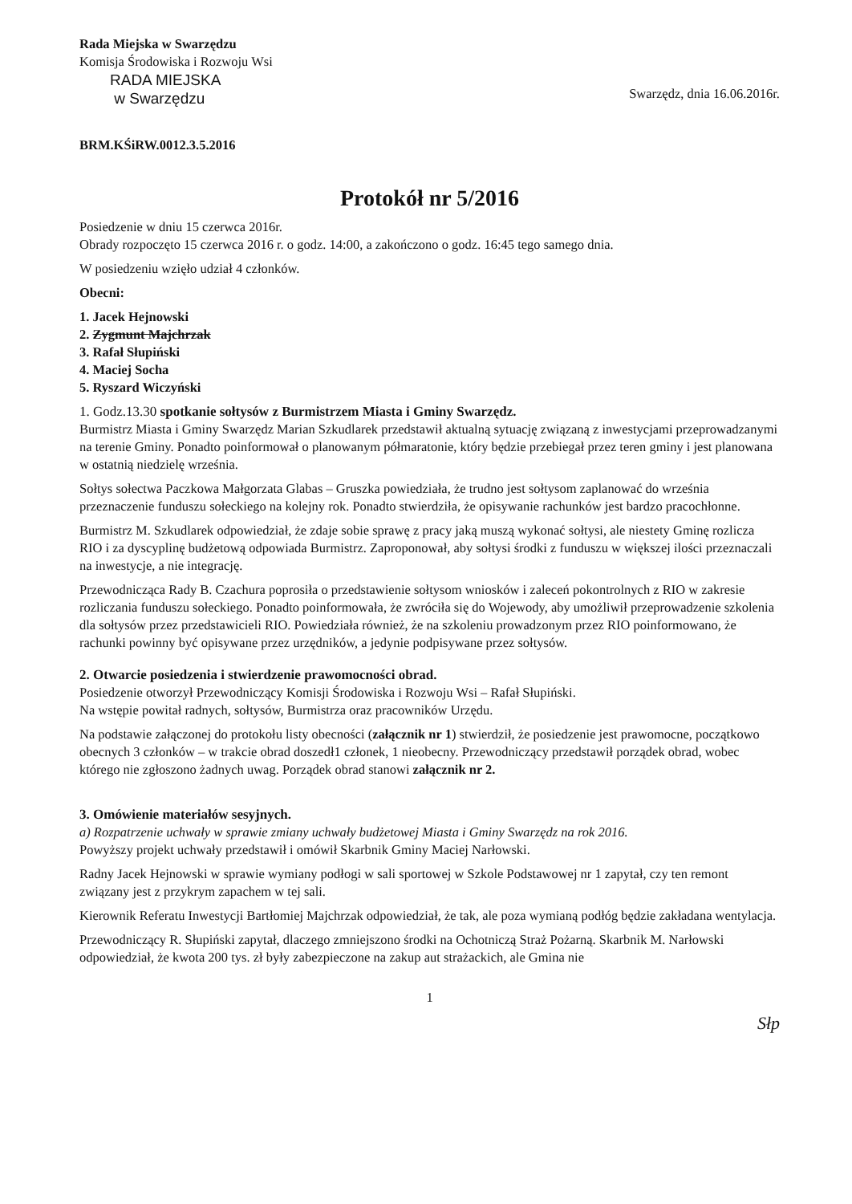Rada Miejska w Swarzędzu
Komisja Środowiska i Rozwoju Wsi
RADA MIEJSKA
w Swarzędzu
Swarzędz, dnia 16.06.2016r.
BRM.KŚiRW.0012.3.5.2016
Protokół nr 5/2016
Posiedzenie w dniu 15 czerwca 2016r.
Obrady rozpoczęto 15 czerwca 2016 r. o godz. 14:00, a zakończono o godz. 16:45 tego samego dnia.
W posiedzeniu wzięło udział 4 członków.
Obecni:
1. Jacek Hejnowski
2. Zygmunt Majchrzak
3. Rafał Słupiński
4. Maciej Socha
5. Ryszard Wiczyński
1. Godz.13.30 spotkanie sołtysów z Burmistrzem Miasta i Gminy Swarzędz.
Burmistrz Miasta i Gminy Swarzędz Marian Szkudlarek przedstawił aktualną sytuację związaną z inwestycjami przeprowadzanymi na terenie Gminy. Ponadto poinformował o planowanym półmaratonie, który będzie przebiegał przez teren gminy i jest planowana w ostatnią niedzielę września.
Sołtys sołectwa Paczkowa Małgorzata Glabas – Gruszka powiedziała, że trudno jest sołtysom zaplanować do września przeznaczenie funduszu sołeckiego na kolejny rok. Ponadto stwierdziła, że opisywanie rachunków jest bardzo pracochłonne.
Burmistrz M. Szkudlarek odpowiedział, że zdaje sobie sprawę z pracy jaką muszą wykonać sołtysi, ale niestety Gminę rozlicza RIO i za dyscyplinę budżetową odpowiada Burmistrz. Zaproponował, aby sołtysi środki z funduszu w większej ilości przeznaczali na inwestycje, a nie integrację.
Przewodnicząca Rady B. Czachura poprosiła o przedstawienie sołtysom wniosków i zaleceń pokontrolnych z RIO w zakresie rozliczania funduszu sołeckiego. Ponadto poinformowała, że zwróciła się do Wojewody, aby umożliwił przeprowadzenie szkolenia dla sołtysów przez przedstawicieli RIO. Powiedziała również, że na szkoleniu prowadzonym przez RIO poinformowano, że rachunki powinny być opisywane przez urzędników, a jedynie podpisywane przez sołtysów.
2. Otwarcie posiedzenia i stwierdzenie prawomocności obrad.
Posiedzenie otworzył Przewodniczący Komisji Środowiska i Rozwoju Wsi – Rafał Słupiński.
Na wstępie powitał radnych, sołtysów, Burmistrza oraz pracowników Urzędu.
Na podstawie załączonej do protokołu listy obecności (załącznik nr 1) stwierdził, że posiedzenie jest prawomocne, początkowo obecnych 3 członków – w trakcie obrad doszedł1 członek, 1 nieobecny. Przewodniczący przedstawił porządek obrad, wobec którego nie zgłoszono żadnych uwag. Porządek obrad stanowi załącznik nr 2.
3. Omówienie materiałów sesyjnych.
a) Rozpatrzenie uchwały w sprawie zmiany uchwały budżetowej Miasta i Gminy Swarzędz na rok 2016.
Powyższy projekt uchwały przedstawił i omówił Skarbnik Gminy Maciej Narłowski.
Radny Jacek Hejnowski w sprawie wymiany podłogi w sali sportowej w Szkole Podstawowej nr 1 zapytał, czy ten remont związany jest z przykrym zapachem w tej sali.
Kierownik Referatu Inwestycji Bartłomiej Majchrzak odpowiedział, że tak, ale poza wymianą podłóg będzie zakładana wentylacja.
Przewodniczący R. Słupiński zapytał, dlaczego zmniejszono środki na Ochotniczą Straż Pożarną. Skarbnik M. Narłowski odpowiedział, że kwota 200 tys. zł były zabezpieczone na zakup aut strażackich, ale Gmina nie
1
Słp